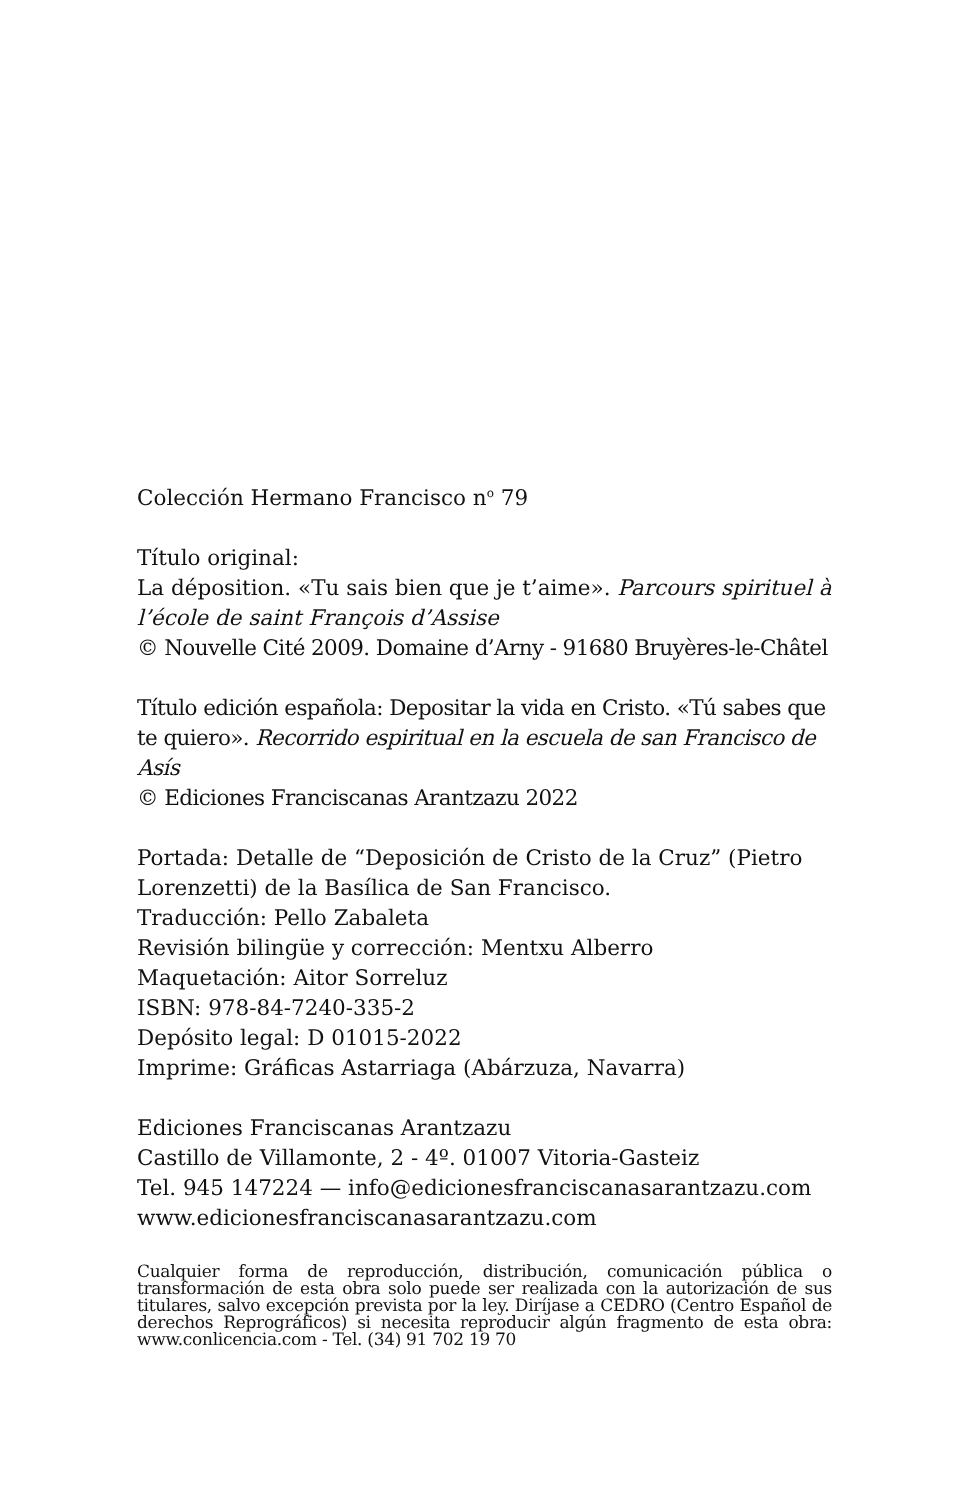Colección Hermano Francisco n<sup>o</sup> 79
Título original:
La déposition. «Tu sais bien que je t’aime». Parcours spirituel à l’école de saint François d’Assise
© Nouvelle Cité 2009. Domaine d’Arny - 91680 Bruyères-le-Châtel
Título edición española: Depositar la vida en Cristo. «Tú sabes que te quiero». Recorrido espiritual en la escuela de san Francisco de Asís
© Ediciones Franciscanas Arantzazu 2022
Portada: Detalle de “Deposición de Cristo de la Cruz” (Pietro Lorenzetti) de la Basílica de San Francisco.
Traducción: Pello Zabaleta
Revisión bilingüe y corrección: Mentxu Alberro
Maquetación: Aitor Sorreluz
ISBN: 978-84-7240-335-2
Depósito legal: D 01015-2022
Imprime: Gráficas Astarriaga (Abárzuza, Navarra)
Ediciones Franciscanas Arantzazu
Castillo de Villamonte, 2 - 4º. 01007 Vitoria-Gasteiz
Tel. 945 147224 — info@edicionesfranciscanasarantzazu.com
www.edicionesfranciscanasarantzazu.com
Cualquier forma de reproducción, distribución, comunicación pública o transformación de esta obra solo puede ser realizada con la autorización de sus titulares, salvo excepción prevista por la ley. Diríjase a CEDRO (Centro Español de derechos Reprográficos) si necesita reproducir algún fragmento de esta obra: www.conlicencia.com - Tel. (34) 91 702 19 70